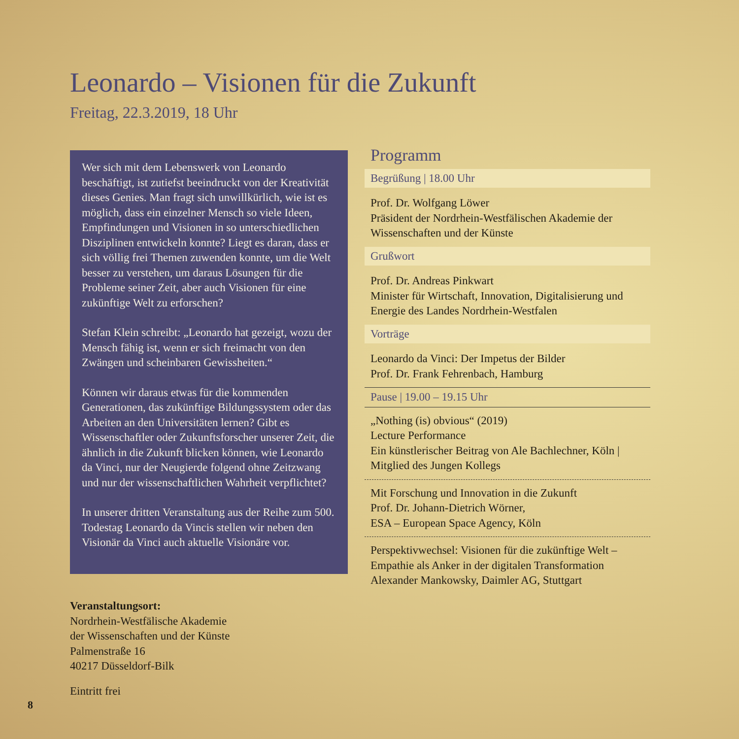Leonardo – Visionen für die Zukunft
Freitag, 22.3.2019, 18 Uhr
Wer sich mit dem Lebenswerk von Leonardo beschäftigt, ist zutiefst beeindruckt von der Kreativität dieses Genies. Man fragt sich unwillkürlich, wie ist es möglich, dass ein einzelner Mensch so viele Ideen, Empfindungen und Visionen in so unterschiedlichen Disziplinen entwickeln konnte? Liegt es daran, dass er sich völlig frei Themen zuwenden konnte, um die Welt besser zu verstehen, um daraus Lösungen für die Probleme seiner Zeit, aber auch Visionen für eine zukünftige Welt zu erforschen?
Stefan Klein schreibt: „Leonardo hat gezeigt, wozu der Mensch fähig ist, wenn er sich freimacht von den Zwängen und scheinbaren Gewissheiten.“
Können wir daraus etwas für die kommenden Generationen, das zukünftige Bildungssystem oder das Arbeiten an den Universitäten lernen? Gibt es Wissenschaftler oder Zukunftsforscher unserer Zeit, die ähnlich in die Zukunft blicken können, wie Leonardo da Vinci, nur der Neugierde folgend ohne Zeitzwang und nur der wissenschaftlichen Wahrheit verpflichtet?
In unserer dritten Veranstaltung aus der Reihe zum 500. Todestag Leonardo da Vincis stellen wir neben den Visionär da Vinci auch aktuelle Visionäre vor.
Veranstaltungsort:
Nordrhein-Westfälische Akademie
der Wissenschaften und der Künste
Palmenstraße 16
40217 Düsseldorf-Bilk
Eintritt frei
8
Programm
Begrüßung | 18.00 Uhr
Prof. Dr. Wolfgang Löwer
Präsident der Nordrhein-Westfälischen Akademie der Wissenschaften und der Künste
Grußwort
Prof. Dr. Andreas Pinkwart
Minister für Wirtschaft, Innovation, Digitalisierung und Energie des Landes Nordrhein-Westfalen
Vorträge
Leonardo da Vinci: Der Impetus der Bilder
Prof. Dr. Frank Fehrenbach, Hamburg
Pause | 19.00 – 19.15 Uhr
„Nothing (is) obvious“ (2019)
Lecture Performance
Ein künstlerischer Beitrag von Ale Bachlechner, Köln | Mitglied des Jungen Kollegs
Mit Forschung und Innovation in die Zukunft
Prof. Dr. Johann-Dietrich Wörner,
ESA – European Space Agency, Köln
Perspektivwechsel: Visionen für die zukünftige Welt – Empathie als Anker in der digitalen Transformation
Alexander Mankowsky, Daimler AG, Stuttgart